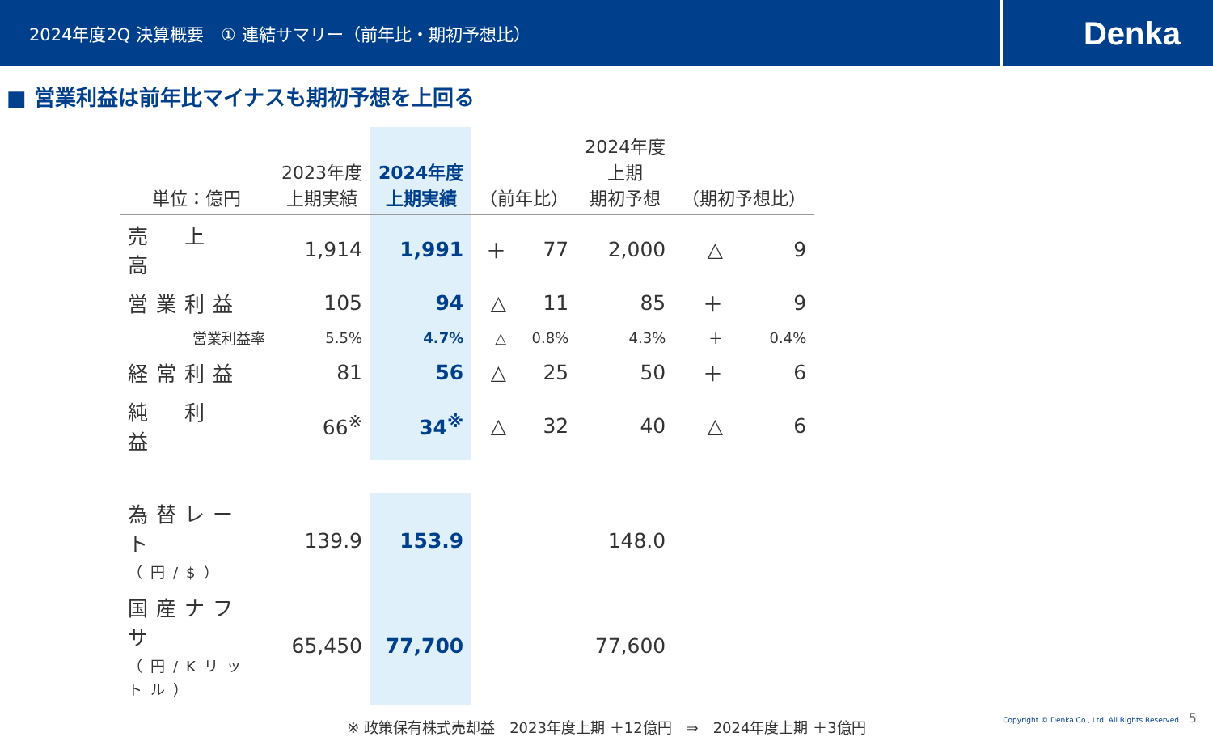2024年度2Q 決算概要　① 連結サマリー（前年比・期初予想比）
Denka
■ 営業利益は前年比マイナスも期初予想を上回る
| 単位：億円 | 2023年度 上期実績 | 2024年度 上期実績 | （前年比） | | 2024年度 上期 期初予想 | （期初予想比） | |
| --- | --- | --- | --- | --- | --- | --- | --- |
| 売 上 高 | 1,914 | 1,991 | ＋ | 77 | 2,000 | △ | 9 |
| 営業利益 | 105 | 94 | △ | 11 | 85 | ＋ | 9 |
| 営業利益率 | 5.5% | 4.7% | △ | 0.8% | 4.3% | ＋ | 0.4% |
| 経常利益 | 81 | 56 | △ | 25 | 50 | ＋ | 6 |
| 純 利 益 | 66<sup>※</sup> | 34<sup>※</sup> | △ | 32 | 40 | △ | 6 |
| 為替レート （円/$） | 139.9 | 153.9 | | | 148.0 | | |
| 国産ナフサ （円/Kリットル） | 65,450 | 77,700 | | | 77,600 | | |
※ 政策保有株式売却益　2023年度上期 ＋12億円　⇒　2024年度上期 ＋3億円
Copyright © Denka Co., Ltd. All Rights Reserved.　5